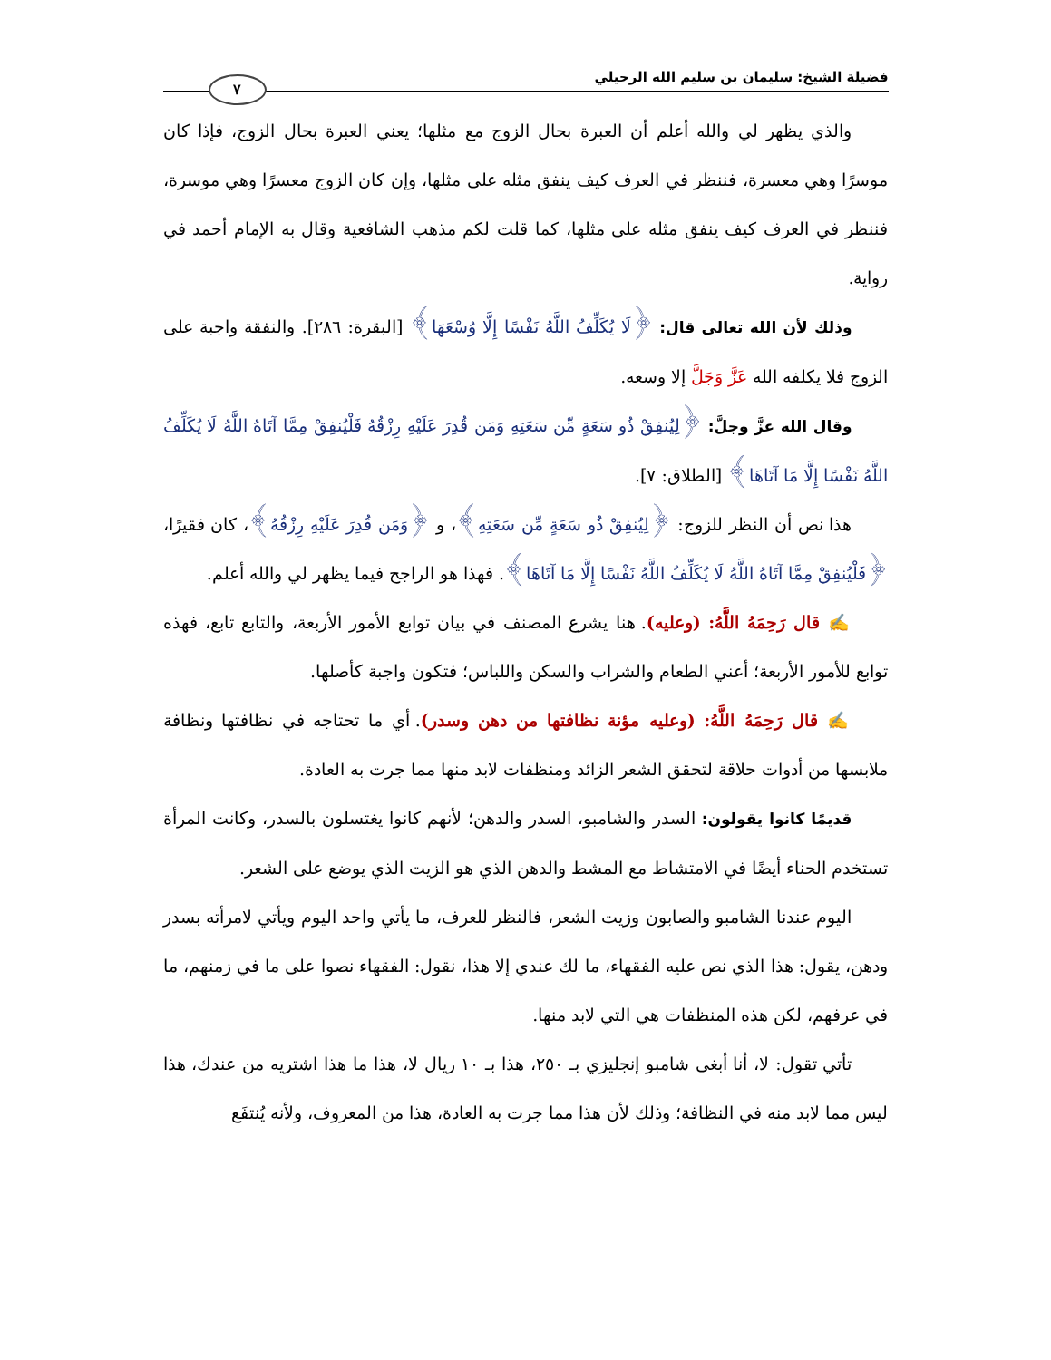فضيلة الشيخ: سليمان بن سليم الله الرحيلي ٧
والذي يظهر لي والله أعلم أن العبرة بحال الزوج مع مثلها؛ يعني العبرة بحال الزوج، فإذا كان موسرًا وهي معسرة، فننظر في العرف كيف ينفق مثله على مثلها، وإن كان الزوج معسرًا وهي موسرة، فننظر في العرف كيف ينفق مثله على مثلها، كما قلت لكم مذهب الشافعية وقال به الإمام أحمد في رواية.
وذلك لأن الله تعالى قال: ﴿لَا يُكَلِّفُ اللَّهُ نَفْسًا إِلَّا وُسْعَهَا﴾ [البقرة: ٢٨٦]. والنفقة واجبة على الزوج فلا يكلفه الله عَزَّ وَجَلَّ إلا وسعه.
وقال الله عزَّ وجلَّ: ﴿لِيُنفِقْ ذُو سَعَةٍ مِّن سَعَتِهِ وَمَن قُدِرَ عَلَيْهِ رِزْقُهُ فَلْيُنفِقْ مِمَّا آتَاهُ اللَّهُ لَا يُكَلِّفُ اللَّهُ نَفْسًا إِلَّا مَا آتَاهَا﴾ [الطلاق: ٧].
هذا نص أن النظر للزوج: ﴿لِيُنفِقْ ذُو سَعَةٍ مِّن سَعَتِهِ﴾، و ﴿وَمَن قُدِرَ عَلَيْهِ رِزْقُهُ﴾، كان فقيرًا، ﴿فَلْيُنفِقْ مِمَّا آتَاهُ اللَّهُ لَا يُكَلِّفُ اللَّهُ نَفْسًا إِلَّا مَا آتَاهَا﴾. فهذا هو الراجح فيما يظهر لي والله أعلم.
✍ قال رَحِمَهُ اللَّهُ: (وعليه). هنا يشرع المصنف في بيان توابع الأمور الأربعة، والتابع تابع، فهذه توابع للأمور الأربعة؛ أعني الطعام والشراب والسكن واللباس؛ فتكون واجبة كأصلها.
✍ قال رَحِمَهُ اللَّهُ: (وعليه مؤنة نظافتها من دهن وسدر). أي ما تحتاجه في نظافتها ونظافة ملابسها من أدوات حلاقة لتحقق الشعر الزائد ومنظفات لابد منها مما جرت به العادة.
قديمًا كانوا يقولون: السدر والشامبو، السدر والدهن؛ لأنهم كانوا يغتسلون بالسدر، وكانت المرأة تستخدم الحناء أيضًا في الامتشاط مع المشط والدهن الذي هو الزيت الذي يوضع على الشعر.
اليوم عندنا الشامبو والصابون وزيت الشعر، فالنظر للعرف، ما يأتي واحد اليوم ويأتي لامرأته بسدر ودهن، يقول: هذا الذي نص عليه الفقهاء، ما لك عندي إلا هذا، نقول: الفقهاء نصوا على ما في زمنهم، ما في عرفهم، لكن هذه المنظفات هي التي لابد منها.
تأتي تقول: لا، أنا أبغى شامبو إنجليزي بـ ٢٥٠، هذا بـ ١٠ ريال لا، هذا ما هذا اشتريه من عندك، هذا ليس مما لابد منه في النظافة؛ وذلك لأن هذا مما جرت به العادة، هذا من المعروف، ولأنه يُنتفَع